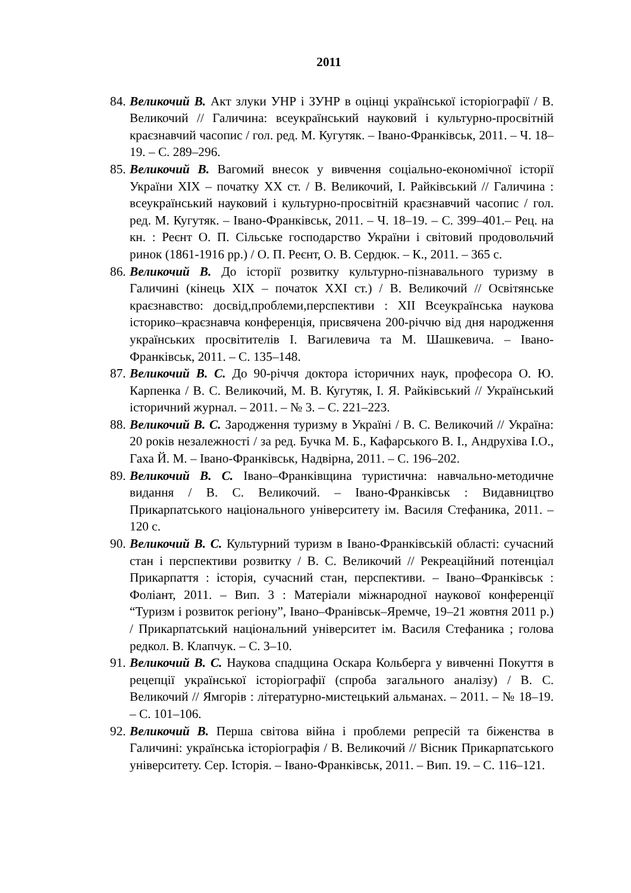2011
84. Великочий В. Акт злуки УНР і ЗУНР в оцінці української історіографії / В. Великочий // Галичина: всеукраїнський науковий і культурно-просвітній краєзнавчий часопис / гол. ред. М. Кугутяк. – Івано-Франківськ, 2011. – Ч. 18–19. – С. 289–296.
85. Великочий В. Вагомий внесок у вивчення соціально-економічної історії України XIX – початку XX ст. / В. Великочий, І. Райківський // Галичина : всеукраїнський науковий і культурно-просвітній краєзнавчий часопис / гол. ред. М. Кугутяк. – Івано-Франківськ, 2011. – Ч. 18–19. – С. 399–401.– Рец. на кн. : Реєнт О. П. Сільське господарство України і світовий продовольчий ринок (1861-1916 рр.) / О. П. Реєнт, О. В. Сердюк. – К., 2011. – 365 с.
86. Великочий В. До історії розвитку культурно-пізнавального туризму в Галичині (кінець XIX – початок XXI ст.) / В. Великочий // Освітянське краєзнавство: досвід,проблеми,перспективи : XII Всеукраїнська наукова історико–краєзнавча конференція, присвячена 200-річчю від дня народження українських просвітителів І. Вагилевича та М. Шашкевича. – Івано-Франківськ, 2011. – С. 135–148.
87. Великочий В. С. До 90-річчя доктора історичних наук, професора О. Ю. Карпенка / В. С. Великочий, М. В. Кугутяк, І. Я. Райківський // Український історичний журнал. – 2011. – № 3. – С. 221–223.
88. Великочий В. С. Зародження туризму в Україні / В. С. Великочий // Україна: 20 років незалежності / за ред. Бучка М. Б., Кафарського В. І., Андрухіва І.О., Гаха Й. М. – Івано-Франківськ, Надвірна, 2011. – С. 196–202.
89. Великочий В. С. Івано–Франківщина туристична: навчально-методичне видання / В. С. Великочий. – Івано-Франківськ : Видавництво Прикарпатського національного університету ім. Василя Стефаника, 2011. – 120 с.
90. Великочий В. С. Культурний туризм в Івано-Франківській області: сучасний стан і перспективи розвитку / В. С. Великочий // Рекреаційний потенціал Прикарпаття : історія, сучасний стан, перспективи. – Івано–Франківськ : Фоліант, 2011. – Вип. 3 : Матеріали міжнародної наукової конференції “Туризм і розвиток регіону”, Івано–Франівськ–Яремче, 19–21 жовтня 2011 р.) / Прикарпатський національний університет ім. Василя Стефаника ; голова редкол. В. Клапчук. – С. 3–10.
91. Великочий В. С. Наукова спадщина Оскара Кольберга у вивченні Покуття в рецепції української історіографії (спроба загального аналізу) / В. С. Великочий // Ямгорів : літературно-мистецький альманах. – 2011. – № 18–19. – С. 101–106.
92. Великочий В. Перша світова війна і проблеми репресій та біженства в Галичині: українська історіографія / В. Великочий // Вісник Прикарпатського університету. Сер. Історія. – Івано-Франківськ, 2011. – Вип. 19. – С. 116–121.